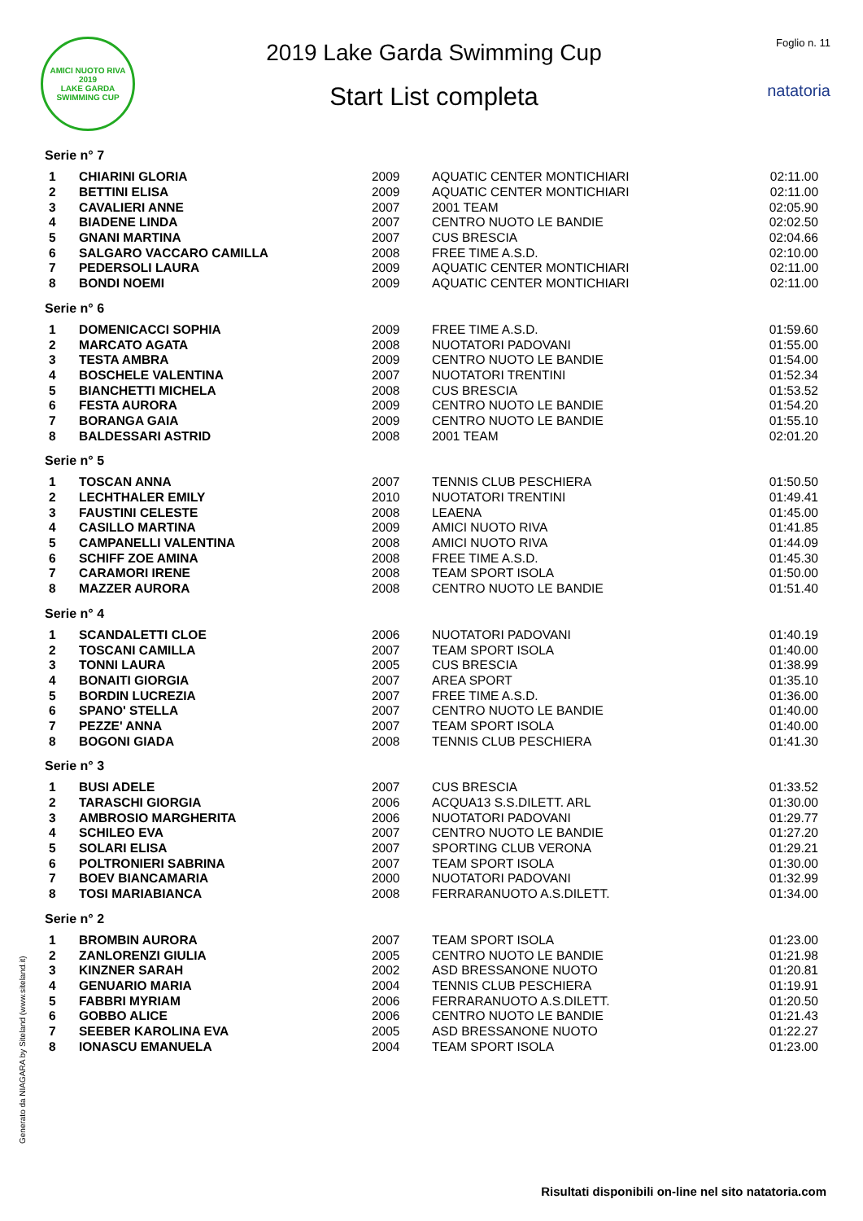AMICI NUOTO RIVA
2019
LAKE GARDA SWIMMING CUP
2019 Lake Garda Swimming Cup
Start List completa
Foglio n. 11
natatoria
Serie n° 7
| 1 | CHIARINI GLORIA | 2009 | AQUATIC CENTER MONTICHIARI | 02:11.00 |
| 2 | BETTINI ELISA | 2009 | AQUATIC CENTER MONTICHIARI | 02:11.00 |
| 3 | CAVALIERI ANNE | 2007 | 2001 TEAM | 02:05.90 |
| 4 | BIADENE LINDA | 2007 | CENTRO NUOTO LE BANDIE | 02:02.50 |
| 5 | GNANI MARTINA | 2007 | CUS BRESCIA | 02:04.66 |
| 6 | SALGARO VACCARO CAMILLA | 2008 | FREE TIME A.S.D. | 02:10.00 |
| 7 | PEDERSOLI LAURA | 2009 | AQUATIC CENTER MONTICHIARI | 02:11.00 |
| 8 | BONDI NOEMI | 2009 | AQUATIC CENTER MONTICHIARI | 02:11.00 |
Serie n° 6
| 1 | DOMENICACCI SOPHIA | 2009 | FREE TIME A.S.D. | 01:59.60 |
| 2 | MARCATO AGATA | 2008 | NUOTATORI PADOVANI | 01:55.00 |
| 3 | TESTA AMBRA | 2009 | CENTRO NUOTO LE BANDIE | 01:54.00 |
| 4 | BOSCHELE VALENTINA | 2007 | NUOTATORI TRENTINI | 01:52.34 |
| 5 | BIANCHETTI MICHELA | 2008 | CUS BRESCIA | 01:53.52 |
| 6 | FESTA AURORA | 2009 | CENTRO NUOTO LE BANDIE | 01:54.20 |
| 7 | BORANGA GAIA | 2009 | CENTRO NUOTO LE BANDIE | 01:55.10 |
| 8 | BALDESSARI ASTRID | 2008 | 2001 TEAM | 02:01.20 |
Serie n° 5
| 1 | TOSCAN ANNA | 2007 | TENNIS CLUB PESCHIERA | 01:50.50 |
| 2 | LECHTHALER EMILY | 2010 | NUOTATORI TRENTINI | 01:49.41 |
| 3 | FAUSTINI CELESTE | 2008 | LEAENA | 01:45.00 |
| 4 | CASILLO MARTINA | 2009 | AMICI NUOTO RIVA | 01:41.85 |
| 5 | CAMPANELLI VALENTINA | 2008 | AMICI NUOTO RIVA | 01:44.09 |
| 6 | SCHIFF ZOE AMINA | 2008 | FREE TIME A.S.D. | 01:45.30 |
| 7 | CARAMORI IRENE | 2008 | TEAM SPORT ISOLA | 01:50.00 |
| 8 | MAZZER AURORA | 2008 | CENTRO NUOTO LE BANDIE | 01:51.40 |
Serie n° 4
| 1 | SCANDALETTI CLOE | 2006 | NUOTATORI PADOVANI | 01:40.19 |
| 2 | TOSCANI CAMILLA | 2007 | TEAM SPORT ISOLA | 01:40.00 |
| 3 | TONNI LAURA | 2005 | CUS BRESCIA | 01:38.99 |
| 4 | BONAITI GIORGIA | 2007 | AREA SPORT | 01:35.10 |
| 5 | BORDIN LUCREZIA | 2007 | FREE TIME A.S.D. | 01:36.00 |
| 6 | SPANO' STELLA | 2007 | CENTRO NUOTO LE BANDIE | 01:40.00 |
| 7 | PEZZE' ANNA | 2007 | TEAM SPORT ISOLA | 01:40.00 |
| 8 | BOGONI GIADA | 2008 | TENNIS CLUB PESCHIERA | 01:41.30 |
Serie n° 3
| 1 | BUSI ADELE | 2007 | CUS BRESCIA | 01:33.52 |
| 2 | TARASCHI GIORGIA | 2006 | ACQUA13 S.S.DILETT. ARL | 01:30.00 |
| 3 | AMBROSIO MARGHERITA | 2006 | NUOTATORI PADOVANI | 01:29.77 |
| 4 | SCHILEO EVA | 2007 | CENTRO NUOTO LE BANDIE | 01:27.20 |
| 5 | SOLARI ELISA | 2007 | SPORTING CLUB VERONA | 01:29.21 |
| 6 | POLTRONIERI SABRINA | 2007 | TEAM SPORT ISOLA | 01:30.00 |
| 7 | BOEV BIANCAMARIA | 2000 | NUOTATORI PADOVANI | 01:32.99 |
| 8 | TOSI MARIABIANCA | 2008 | FERRARANUOTO A.S.DILETT. | 01:34.00 |
Serie n° 2
| 1 | BROMBIN AURORA | 2007 | TEAM SPORT ISOLA | 01:23.00 |
| 2 | ZANLORENZI GIULIA | 2005 | CENTRO NUOTO LE BANDIE | 01:21.98 |
| 3 | KINZNER SARAH | 2002 | ASD BRESSANONE NUOTO | 01:20.81 |
| 4 | GENUARIO MARIA | 2004 | TENNIS CLUB PESCHIERA | 01:19.91 |
| 5 | FABBRI MYRIAM | 2006 | FERRARANUOTO A.S.DILETT. | 01:20.50 |
| 6 | GOBBO ALICE | 2006 | CENTRO NUOTO LE BANDIE | 01:21.43 |
| 7 | SEEBER KAROLINA EVA | 2005 | ASD BRESSANONE NUOTO | 01:22.27 |
| 8 | IONASCU EMANUELA | 2004 | TEAM SPORT ISOLA | 01:23.00 |
Generato da NIAGARA by Siteland (www.siteland.it)
Risultati disponibili on-line nel sito natatoria.com